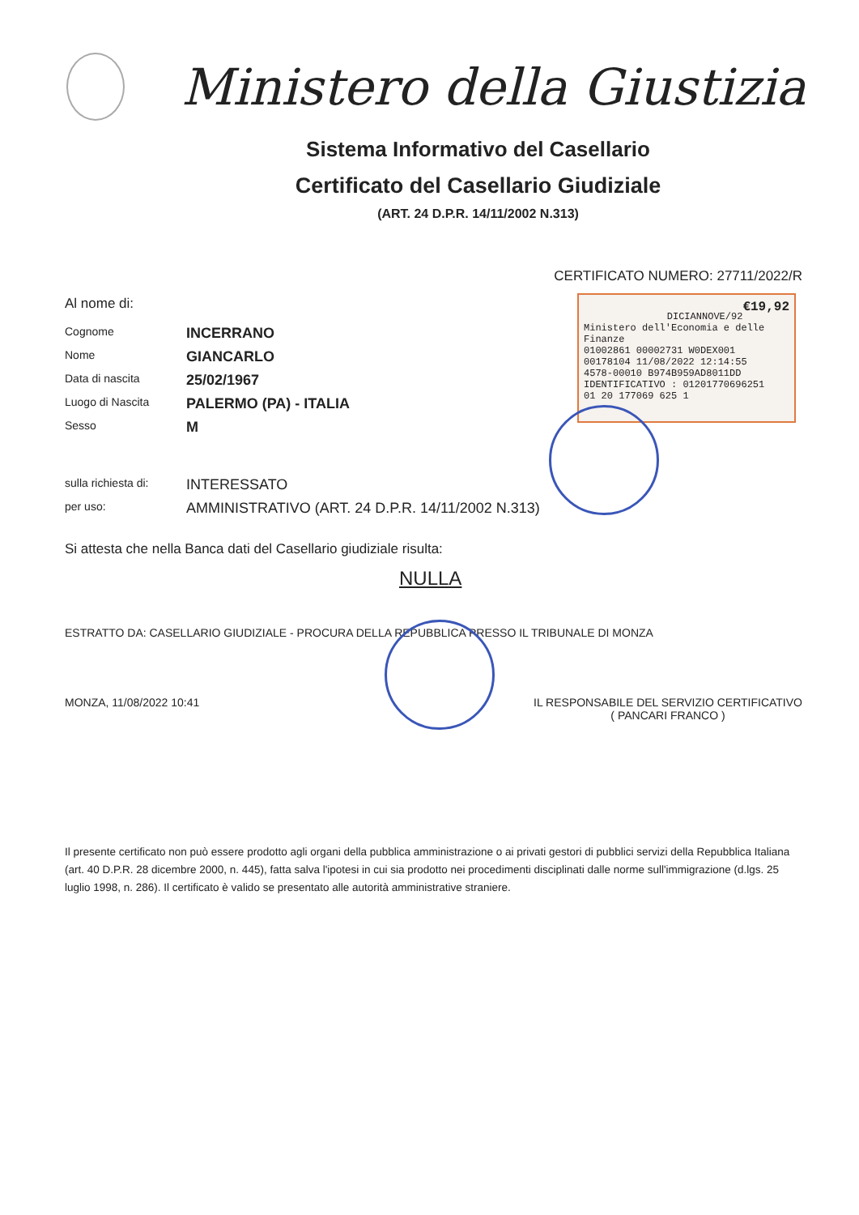Ministero della Giustizia
Sistema Informativo del Casellario
Certificato del Casellario Giudiziale
(ART. 24 D.P.R. 14/11/2002 N.313)
CERTIFICATO NUMERO: 27711/2022/R
Al nome di:
Cognome INCERRANO
Nome GIANCARLO
Data di nascita 25/02/1967
Luogo di Nascita PALERMO (PA) - ITALIA
Sesso M
sulla richiesta di: INTERESSATO
per uso: AMMINISTRATIVO (ART. 24 D.P.R. 14/11/2002 N.313)
Si attesta che nella Banca dati del Casellario giudiziale risulta:
NULLA
ESTRATTO DA: CASELLARIO GIUDIZIALE - PROCURA DELLA REPUBBLICA PRESSO IL TRIBUNALE DI MONZA
MONZA, 11/08/2022 10:41 IL RESPONSABILE DEL SERVIZIO CERTIFICATIVO
( PANCARI FRANCO )
Il presente certificato non può essere prodotto agli organi della pubblica amministrazione o ai privati gestori di pubblici servizi della Repubblica Italiana (art. 40 D.P.R. 28 dicembre 2000, n. 445), fatta salva l'ipotesi in cui sia prodotto nei procedimenti disciplinati dalle norme sull'immigrazione (d.lgs. 25 luglio 1998, n. 286). Il certificato è valido se presentato alle autorità amministrative straniere.
€19,92
DICIANNOVE/92
Ministero dell'Economia e delle Finanze
01002861 00002731 W0DEX001
00178104 11/08/2022 12:14:55
4578-00010 B974B959AD8011DD
IDENTIFICATIVO : 01201770696251
01 20 177069 625 1